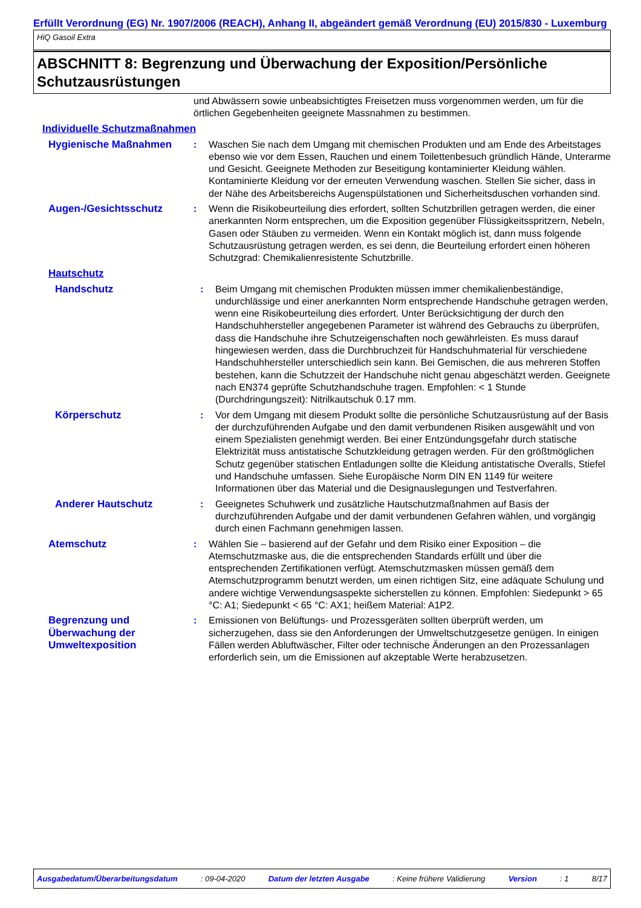Erfüllt Verordnung (EG) Nr. 1907/2006 (REACH), Anhang II, abgeändert gemäß Verordnung (EU) 2015/830 - Luxemburg
HiQ Gasoil Extra
ABSCHNITT 8: Begrenzung und Überwachung der Exposition/Persönliche Schutzausrüstungen
und Abwässern sowie unbeabsichtigtes Freisetzen muss vorgenommen werden, um für die örtlichen Gegebenheiten geeignete Massnahmen zu bestimmen.
Individuelle Schutzmaßnahmen
Hygienische Maßnahmen : Waschen Sie nach dem Umgang mit chemischen Produkten und am Ende des Arbeitstages ebenso wie vor dem Essen, Rauchen und einem Toilettenbesuch gründlich Hände, Unterarme und Gesicht. Geeignete Methoden zur Beseitigung kontaminierter Kleidung wählen. Kontaminierte Kleidung vor der erneuten Verwendung waschen. Stellen Sie sicher, dass in der Nähe des Arbeitsbereichs Augenspülstationen und Sicherheitsduschen vorhanden sind.
Augen-/Gesichtsschutz : Wenn die Risikobeurteilung dies erfordert, sollten Schutzbrillen getragen werden, die einer anerkannten Norm entsprechen, um die Exposition gegenüber Flüssigkeitsspritzern, Nebeln, Gasen oder Stäuben zu vermeiden. Wenn ein Kontakt möglich ist, dann muss folgende Schutzausrüstung getragen werden, es sei denn, die Beurteilung erfordert einen höheren Schutzgrad: Chemikalienresistente Schutzbrille.
Hautschutz
Handschutz : Beim Umgang mit chemischen Produkten müssen immer chemikalienbeständige, undurchlässige und einer anerkannten Norm entsprechende Handschuhe getragen werden, wenn eine Risikobeurteilung dies erfordert. Unter Berücksichtigung der durch den Handschuhhersteller angegebenen Parameter ist während des Gebrauchs zu überprüfen, dass die Handschuhe ihre Schutzeigenschaften noch gewährleisten. Es muss darauf hingewiesen werden, dass die Durchbruchzeit für Handschuhmaterial für verschiedene Handschuhhersteller unterschiedlich sein kann. Bei Gemischen, die aus mehreren Stoffen bestehen, kann die Schutzzeit der Handschuhe nicht genau abgeschätzt werden. Geeignete nach EN374 geprüfte Schutzhandschuhe tragen. Empfohlen: < 1 Stunde (Durchdringungszeit): Nitrilkautschuk 0.17 mm.
Körperschutz : Vor dem Umgang mit diesem Produkt sollte die persönliche Schutzausrüstung auf der Basis der durchzuführenden Aufgabe und den damit verbundenen Risiken ausgewählt und von einem Spezialisten genehmigt werden. Bei einer Entzündungsgefahr durch statische Elektrizität muss antistatische Schutzkleidung getragen werden. Für den größtmöglichen Schutz gegenüber statischen Entladungen sollte die Kleidung antistatische Overalls, Stiefel und Handschuhe umfassen. Siehe Europäische Norm DIN EN 1149 für weitere Informationen über das Material und die Designauslegungen und Testverfahren.
Anderer Hautschutz : Geeignetes Schuhwerk und zusätzliche Hautschutzmaßnahmen auf Basis der durchzuführenden Aufgabe und der damit verbundenen Gefahren wählen, und vorgängig durch einen Fachmann genehmigen lassen.
Atemschutz : Wählen Sie – basierend auf der Gefahr und dem Risiko einer Exposition – die Atemschutzmaske aus, die die entsprechenden Standards erfüllt und über die entsprechenden Zertifikationen verfügt. Atemschutzmasken müssen gemäß dem Atemschutzprogramm benutzt werden, um einen richtigen Sitz, eine adäquate Schulung und andere wichtige Verwendungsaspekte sicherstellen zu können. Empfohlen: Siedepunkt > 65 °C: A1; Siedepunkt < 65 °C: AX1; heißem Material: A1P2.
Begrenzung und Überwachung der Umweltexposition
: Emissionen von Belüftungs- und Prozessgeräten sollten überprüft werden, um sicherzugehen, dass sie den Anforderungen der Umweltschutzgesetze genügen. In einigen Fällen werden Abluftwäscher, Filter oder technische Änderungen an den Prozessanlagen erforderlich sein, um die Emissionen auf akzeptable Werte herabzusetzen.
Ausgabedatum/Überarbeitungsdatum : 09-04-2020 Datum der letzten Ausgabe : Keine frühere Validierung Version : 1 8/17